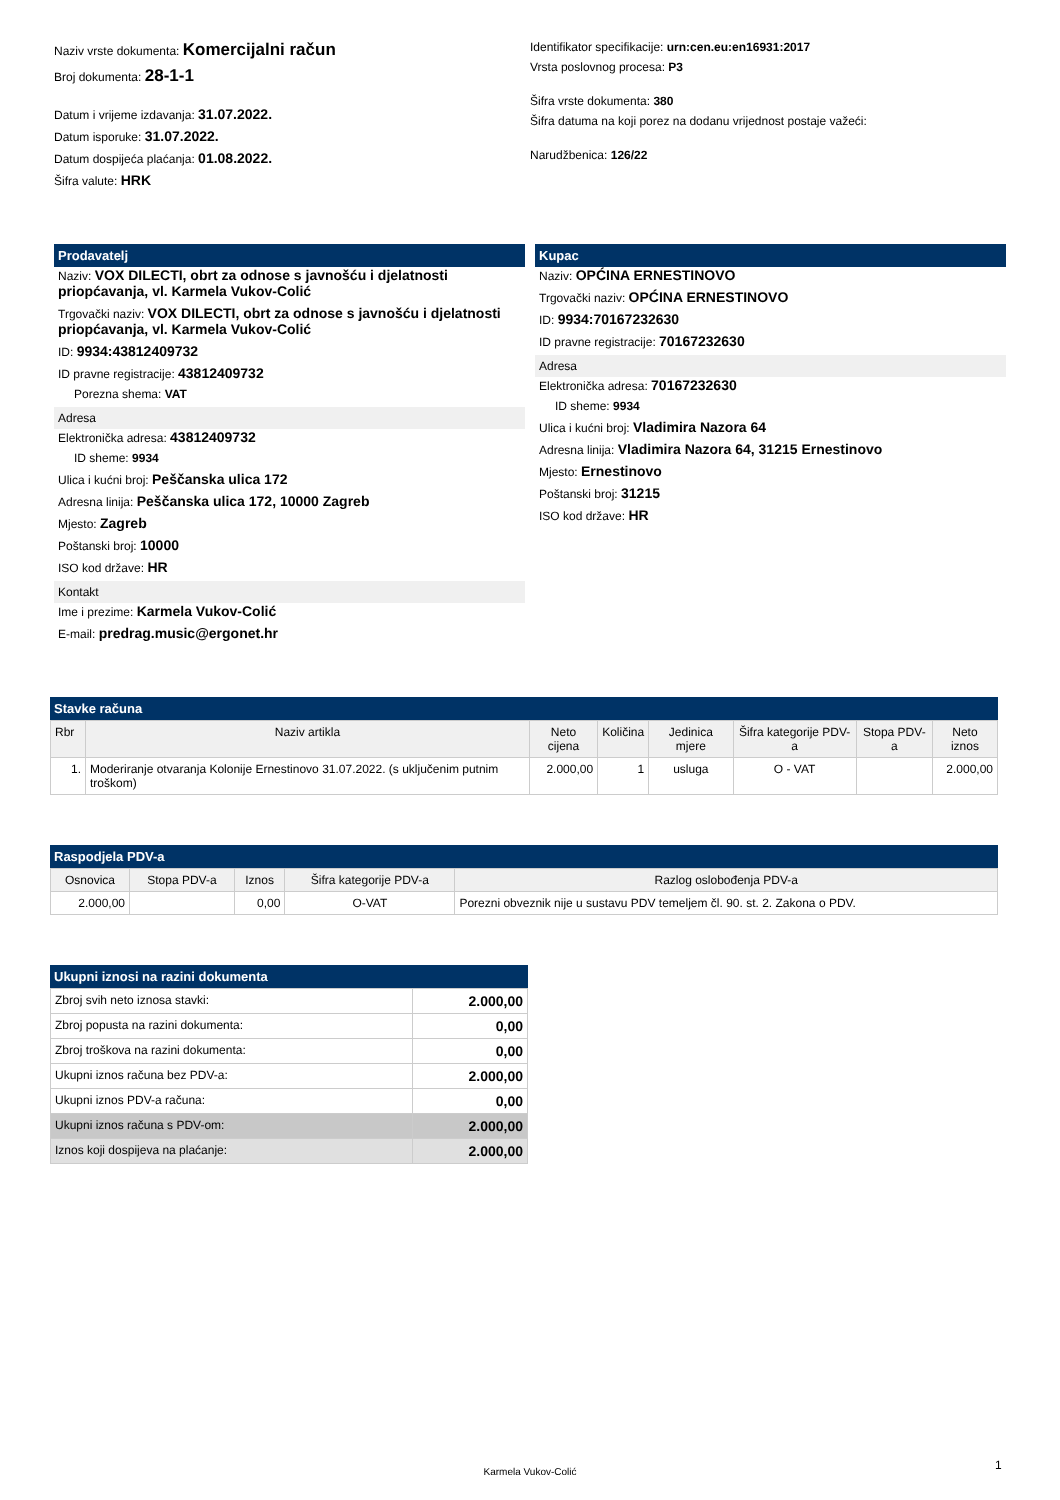Naziv vrste dokumenta: Komercijalni račun
Broj dokumenta: 28-1-1
Datum i vrijeme izdavanja: 31.07.2022.
Datum isporuke: 31.07.2022.
Datum dospijeća plaćanja: 01.08.2022.
Šifra valute: HRK
Identifikator specifikacije: urn:cen.eu:en16931:2017
Vrsta poslovnog procesa: P3
Šifra vrste dokumenta: 380
Šifra datuma na koji porez na dodanu vrijednost postaje važeći:
Narudžbenica: 126/22
Prodavatelj
Naziv: VOX DILECTI, obrt za odnose s javnošću i djelatnosti priopćavanja, vl. Karmela Vukov-Colić
Trgovački naziv: VOX DILECTI, obrt za odnose s javnošću i djelatnosti priopćavanja, vl. Karmela Vukov-Colić
ID: 9934:43812409732
ID pravne registracije: 43812409732
Porezna shema: VAT
Adresa
Elektronička adresa: 43812409732
ID sheme: 9934
Ulica i kućni broj: Peščanska ulica 172
Adresna linija: Peščanska ulica 172, 10000 Zagreb
Mjesto: Zagreb
Poštanski broj: 10000
ISO kod države: HR
Kontakt
Ime i prezime: Karmela Vukov-Colić
E-mail: predrag.music@ergonet.hr
Kupac
Naziv: OPĆINA ERNESTINOVO
Trgovački naziv: OPĆINA ERNESTINOVO
ID: 9934:70167232630
ID pravne registracije: 70167232630
Adresa
Elektronička adresa: 70167232630
ID sheme: 9934
Ulica i kućni broj: Vladimira Nazora 64
Adresna linija: Vladimira Nazora 64, 31215 Ernestinovo
Mjesto: Ernestinovo
Poštanski broj: 31215
ISO kod države: HR
Stavke računa
| Rbr | Naziv artikla | Neto cijena | Količina | Jedinica mjere | Šifra kategorije PDV-a | Stopa PDV-a | Neto iznos |
| --- | --- | --- | --- | --- | --- | --- | --- |
| 1. | Moderiranje otvaranja Kolonije Ernestinovo 31.07.2022. (s uključenim putnim troškom) | 2.000,00 | 1 | usluga | O - VAT | | 2.000,00 |
Raspodjela PDV-a
| Osnovica | Stopa PDV-a | Iznos | Šifra kategorije PDV-a | Razlog oslobođenja PDV-a |
| --- | --- | --- | --- | --- |
| 2.000,00 | | 0,00 | O-VAT | Porezni obveznik nije u sustavu PDV temeljem čl. 90. st. 2. Zakona o PDV. |
Ukupni iznosi na razini dokumenta
| Zbroj svih neto iznosa stavki: | 2.000,00 |
| Zbroj popusta na razini dokumenta: | 0,00 |
| Zbroj troškova na razini dokumenta: | 0,00 |
| Ukupni iznos računa bez PDV-a: | 2.000,00 |
| Ukupni iznos PDV-a računa: | 0,00 |
| Ukupni iznos računa s PDV-om: | 2.000,00 |
| Iznos koji dospijeva na plaćanje: | 2.000,00 |
Karmela Vukov-Colić 1